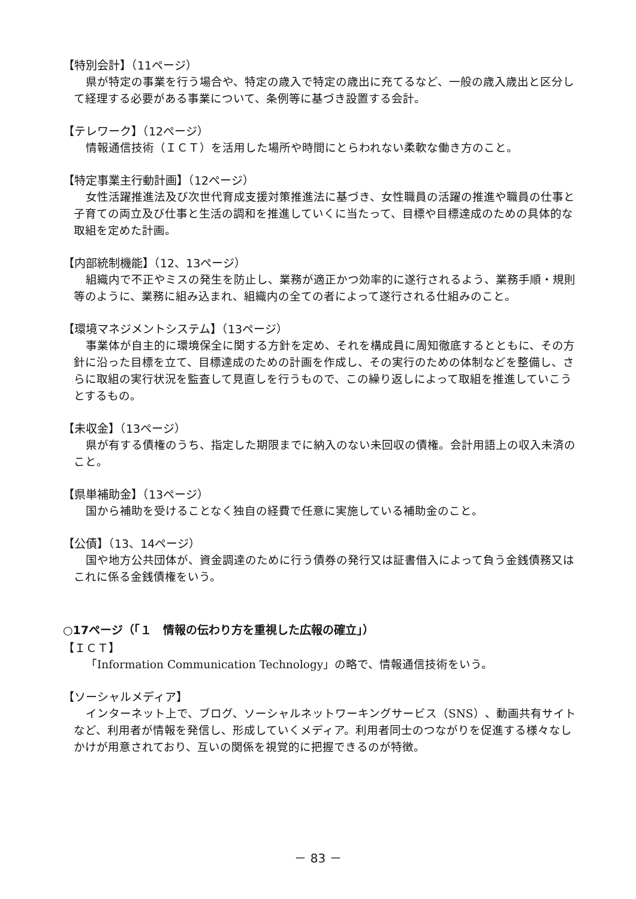【特別会計】（11ページ）
県が特定の事業を行う場合や、特定の歳入で特定の歳出に充てるなど、一般の歳入歳出と区分して経理する必要がある事業について、条例等に基づき設置する会計。
【テレワーク】（12ページ）
情報通信技術（ＩＣＴ）を活用した場所や時間にとらわれない柔軟な働き方のこと。
【特定事業主行動計画】（12ページ）
女性活躍推進法及び次世代育成支援対策推進法に基づき、女性職員の活躍の推進や職員の仕事と子育ての両立及び仕事と生活の調和を推進していくに当たって、目標や目標達成のための具体的な取組を定めた計画。
【内部統制機能】（12、13ページ）
組織内で不正やミスの発生を防止し、業務が適正かつ効率的に遂行されるよう、業務手順・規則等のように、業務に組み込まれ、組織内の全ての者によって遂行される仕組みのこと。
【環境マネジメントシステム】（13ページ）
事業体が自主的に環境保全に関する方針を定め、それを構成員に周知徹底するとともに、その方針に沿った目標を立て、目標達成のための計画を作成し、その実行のための体制などを整備し、さらに取組の実行状況を監査して見直しを行うもので、この繰り返しによって取組を推進していこうとするもの。
【未収金】（13ページ）
県が有する債権のうち、指定した期限までに納入のない未回収の債権。会計用語上の収入未済のこと。
【県単補助金】（13ページ）
国から補助を受けることなく独自の経費で任意に実施している補助金のこと。
【公債】（13、14ページ）
国や地方公共団体が、資金調達のために行う債券の発行又は証書借入によって負う金銭債務又はこれに係る金銭債権をいう。
○17ページ（「１　情報の伝わり方を重視した広報の確立」）
【ＩＣＴ】
「Information Communication Technology」の略で、情報通信技術をいう。
【ソーシャルメディア】
インターネット上で、ブログ、ソーシャルネットワーキングサービス（SNS）、動画共有サイトなど、利用者が情報を発信し、形成していくメディア。利用者同士のつながりを促進する様々なしかけが用意されており、互いの関係を視覚的に把握できるのが特徴。
－ 83 －